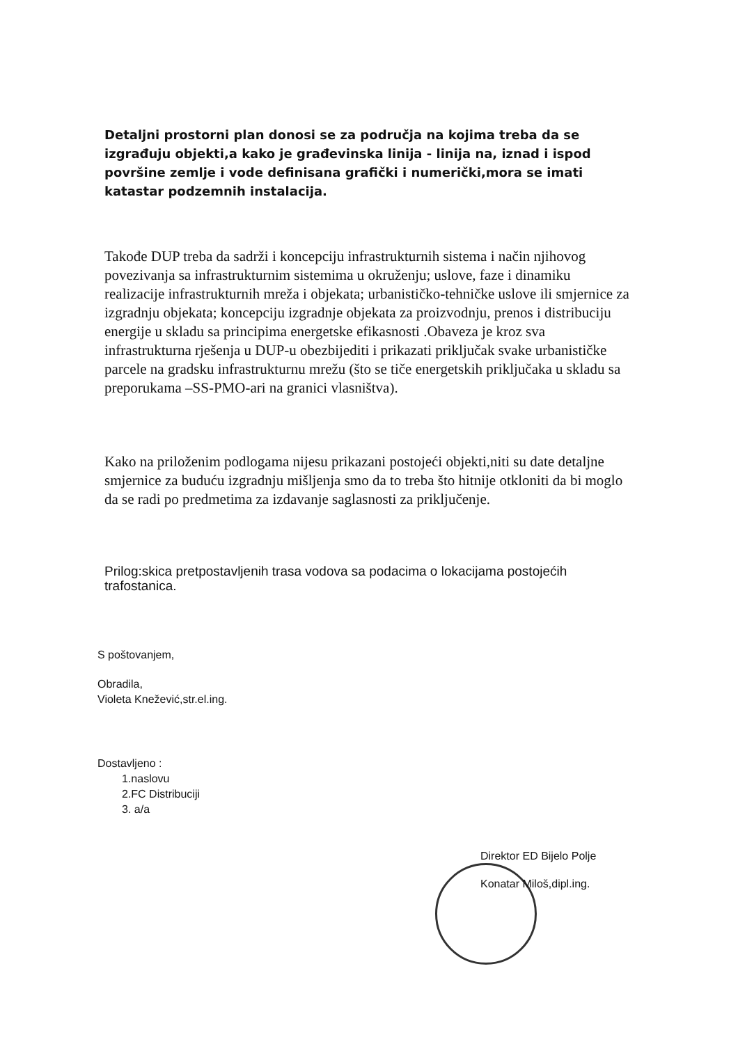Detaljni prostorni plan donosi se za područja na kojima treba da se izgrađuju objekti,a kako je građevinska linija - linija na, iznad i ispod površine zemlje i vode definisana grafički i numerički,mora se imati katastar podzemnih instalacija.
Takođe DUP treba da sadrži i koncepciju infrastrukturnih sistema i način njihovog povezivanja sa infrastrukturnim sistemima u okruženju; uslove, faze i dinamiku realizacije infrastrukturnih mreža i objekata; urbanističko-tehničke uslove ili smjernice za izgradnju objekata; koncepciju izgradnje objekata za proizvodnju, prenos i distribuciju energije u skladu sa principima energetske efikasnosti .Obaveza je kroz sva infrastrukturna rješenja u DUP-u obezbijediti i prikazati priključak svake urbanističke parcele na gradsku infrastrukturnu mrežu (što se tiče energetskih priključaka u skladu sa preporukama –SS-PMO-ari na granici vlasništva).
Kako na priloženim podlogama nijesu prikazani postojeći objekti,niti su date detaljne smjernice za buduću izgradnju mišljenja smo da to treba što hitnije otkloniti da bi moglo da se radi po predmetima za izdavanje saglasnosti za priključenje.
Prilog:skica pretpostavljenih trasa vodova sa podacima o lokacijama postojećih trafostanica.
S poštovanjem,
Obradila,
Violeta Knežević,str.el.ing.
Dostavljeno :
1.naslovu
2.FC Distribuciji
3. a/a
Direktor ED Bijelo Polje
Konatar Miloš,dipl.ing.